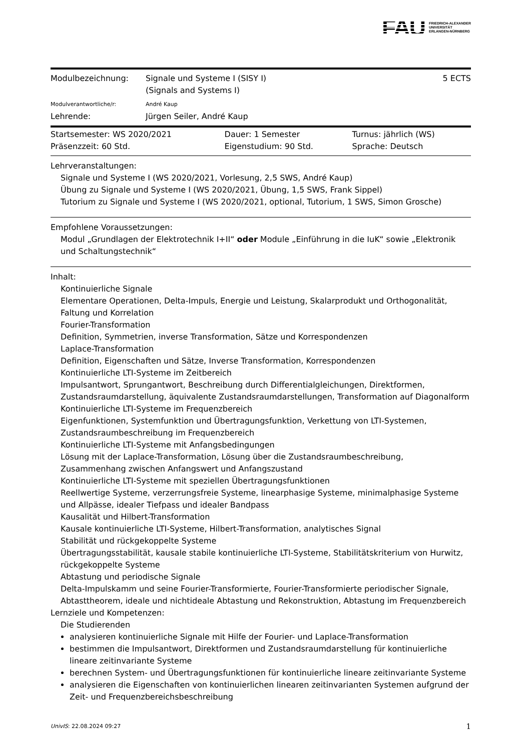FAU FRIEDRICH-ALEXANDER
UNIVERSITÄT
ERLANGEN-NÜRNBERG
| Modulbezeichnung: | Signale und Systeme I (SISY I) (Signals and Systems I) | 5 ECTS |
| Modulverantwortliche/r: | André Kaup | |
| Lehrende: | Jürgen Seiler, André Kaup | |
| Startsemester: WS 2020/2021 | Dauer: 1 Semester | Turnus: jährlich (WS) |
| Präsenzzeit: 60 Std. | Eigenstudium: 90 Std. | Sprache: Deutsch |
Lehrveranstaltungen:
Signale und Systeme I (WS 2020/2021, Vorlesung, 2,5 SWS, André Kaup)
Übung zu Signale und Systeme I (WS 2020/2021, Übung, 1,5 SWS, Frank Sippel)
Tutorium zu Signale und Systeme I (WS 2020/2021, optional, Tutorium, 1 SWS, Simon Grosche)
Empfohlene Voraussetzungen:
Modul „Grundlagen der Elektrotechnik I+II“ oder Module „Einführung in die IuK“ sowie „Elektronik und Schaltungstechnik“
Inhalt:
Kontinuierliche Signale
Elementare Operationen, Delta-Impuls, Energie und Leistung, Skalarprodukt und Orthogonalität, Faltung und Korrelation
Fourier-Transformation
Definition, Symmetrien, inverse Transformation, Sätze und Korrespondenzen
Laplace-Transformation
Definition, Eigenschaften und Sätze, Inverse Transformation, Korrespondenzen
Kontinuierliche LTI-Systeme im Zeitbereich
Impulsantwort, Sprungantwort, Beschreibung durch Differentialgleichungen, Direktformen, Zustandsraumdarstellung, äquivalente Zustandsraumdarstellungen, Transformation auf Diagonalform
Kontinuierliche LTI-Systeme im Frequenzbereich
Eigenfunktionen, Systemfunktion und Übertragungsfunktion, Verkettung von LTI-Systemen, Zustandsraumbeschreibung im Frequenzbereich
Kontinuierliche LTI-Systeme mit Anfangsbedingungen
Lösung mit der Laplace-Transformation, Lösung über die Zustandsraumbeschreibung, Zusammenhang zwischen Anfangswert und Anfangszustand
Kontinuierliche LTI-Systeme mit speziellen Übertragungsfunktionen
Reellwertige Systeme, verzerrungsfreie Systeme, linearphasige Systeme, minimalphasige Systeme und Allpässe, idealer Tiefpass und idealer Bandpass
Kausalität und Hilbert-Transformation
Kausale kontinuierliche LTI-Systeme, Hilbert-Transformation, analytisches Signal
Stabilität und rückgekoppelte Systeme
Übertragungsstabilität, kausale stabile kontinuierliche LTI-Systeme, Stabilitätskriterium von Hurwitz, rückgekoppelte Systeme
Abtastung und periodische Signale
Delta-Impulskamm und seine Fourier-Transformierte, Fourier-Transformierte periodischer Signale, Abtasttheorem, ideale und nichtideale Abtastung und Rekonstruktion, Abtastung im Frequenzbereich
Lernziele und Kompetenzen:
Die Studierenden
analysieren kontinuierliche Signale mit Hilfe der Fourier- und Laplace-Transformation
bestimmen die Impulsantwort, Direktformen und Zustandsraumdarstellung für kontinuierliche lineare zeitinvariante Systeme
berechnen System- und Übertragungsfunktionen für kontinuierliche lineare zeitinvariante Systeme
analysieren die Eigenschaften von kontinuierlichen linearen zeitinvarianten Systemen aufgrund der Zeit- und Frequenzbereichsbeschreibung
UnivIS: 22.08.2024 09:27 1